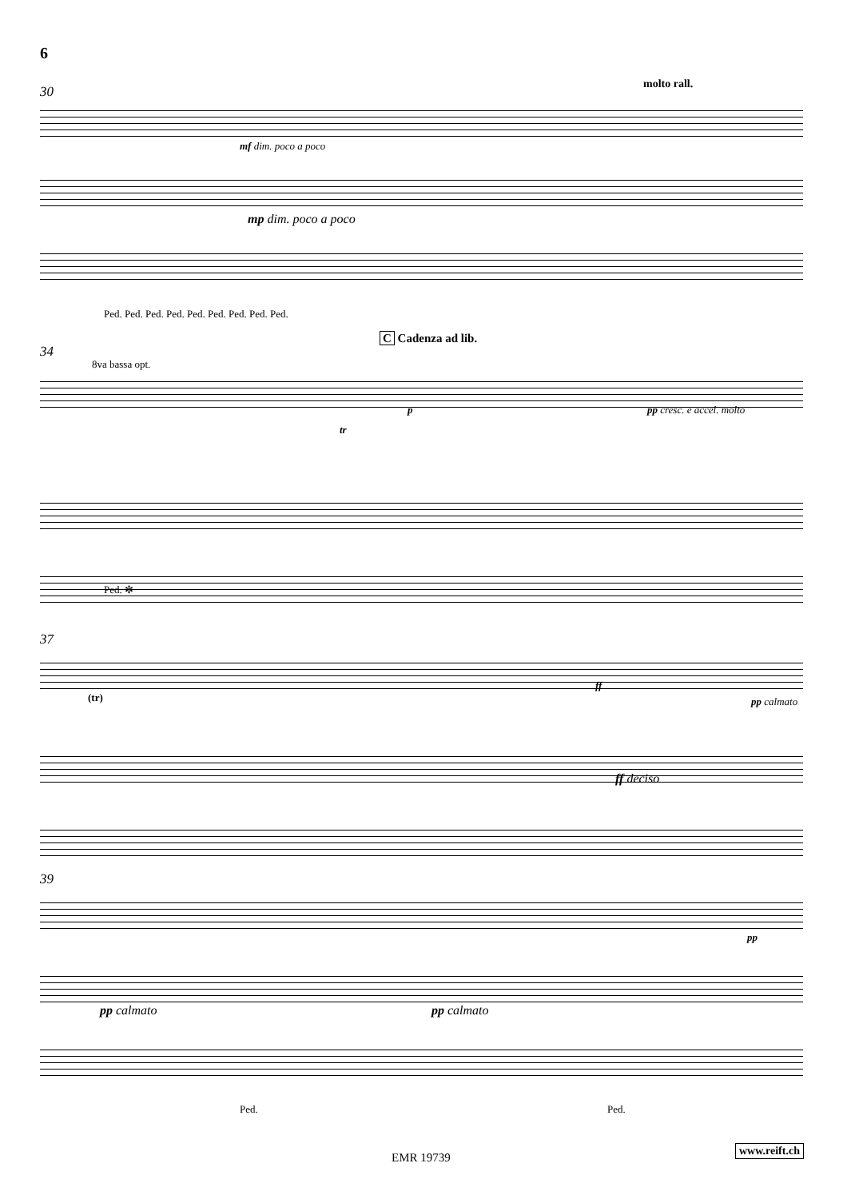6
30
molto rall.
mf dim. poco a poco
mp dim. poco a poco
Ped. Ped. Ped. Ped. Ped. Ped. Ped. Ped. Ped.
C Cadenza ad lib.
34
8va bassa opt.
p pp cresc. e accel. molto
tr
Ped. ✻
37
(tr)
ff
pp calmato
ff deciso
39
pp
pp calmato pp calmato
Ped. Ped.
EMR 19739
www.reift.ch